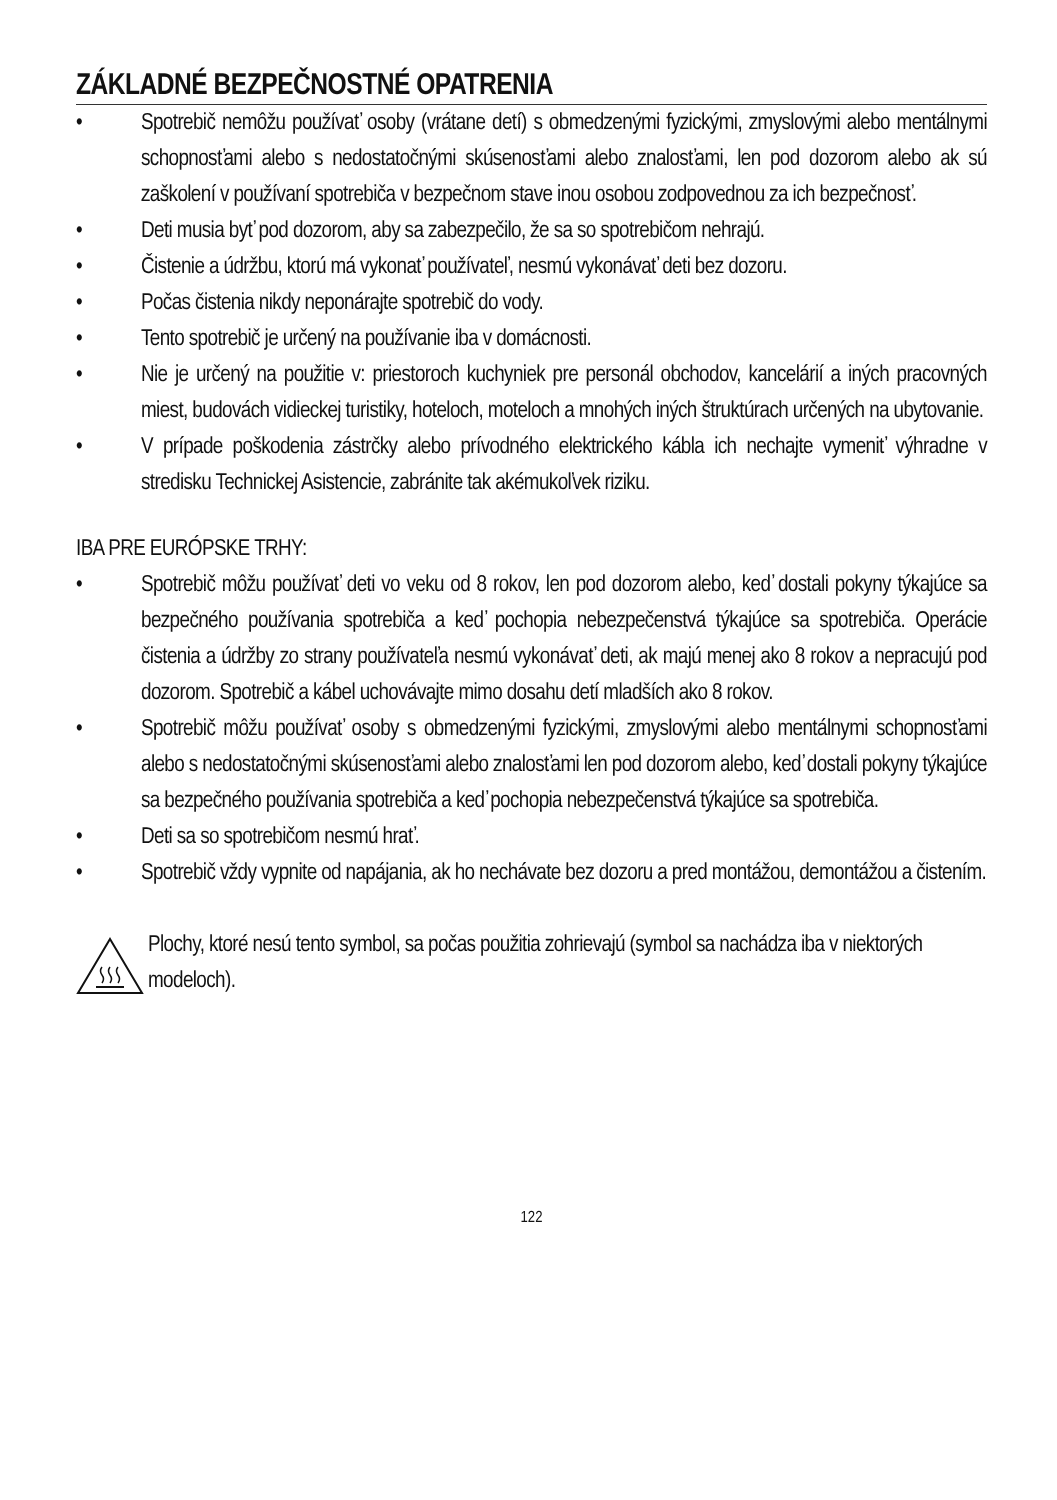ZÁKLADNÉ BEZPEČNOSTNÉ OPATRENIA
• Spotrebič nemôžu používať osoby (vrátane detí) s obmedzenými fyzickými, zmyslovými alebo mentálnymi schopnosťami alebo s nedostatočnými skúsenosťami alebo znalosťami, len pod dozorom alebo ak sú zaškolení v používaní spotrebiča v bezpečnom stave inou osobou zodpovednou za ich bezpečnosť.
• Deti musia byť pod dozorom, aby sa zabezpečilo, že sa so spotrebičom nehrajú.
• Čistenie a údržbu, ktorú má vykonať používateľ, nesmú vykonávať deti bez dozoru.
• Počas čistenia nikdy neponárajte spotrebič do vody.
• Tento spotrebič je určený na používanie iba v domácnosti.
• Nie je určený na použitie v: priestoroch kuchyniek pre personál obchodov, kancelárií a iných pracovných miest, budovách vidieckej turistiky, hoteloch, moteloch a mnohých iných štruktúrach určených na ubytovanie.
• V prípade poškodenia zástrčky alebo prívodného elektrického kábla ich nechajte vymeniť výhradne v stredisku Technickej Asistencie, zabránite tak akémukoľvek riziku.
IBA PRE EURÓPSKE TRHY:
• Spotrebič môžu používať deti vo veku od 8 rokov, len pod dozorom alebo, keď dostali pokyny týkajúce sa bezpečného používania spotrebiča a keď pochopia nebezpečenstvá týkajúce sa spotrebiča. Operácie čistenia a údržby zo strany používateľa nesmú vykonávať deti, ak majú menej ako 8 rokov a nepracujú pod dozorom. Spotrebič a kábel uchovávajte mimo dosahu detí mladších ako 8 rokov.
• Spotrebič môžu používať osoby s obmedzenými fyzickými, zmyslovými alebo mentálnymi schopnosťami alebo s nedostatočnými skúsenosťami alebo znalosťami len pod dozorom alebo, keď dostali pokyny týkajúce sa bezpečného používania spotrebiča a keď pochopia nebezpečenstvá týkajúce sa spotrebiča.
• Deti sa so spotrebičom nesmú hrať.
• Spotrebič vždy vypnite od napájania, ak ho nechávate bez dozoru a pred montážou, demontážou a čistením.
Plochy, ktoré nesú tento symbol, sa počas použitia zohrievajú (symbol sa nachádza iba v niektorých modeloch).
122